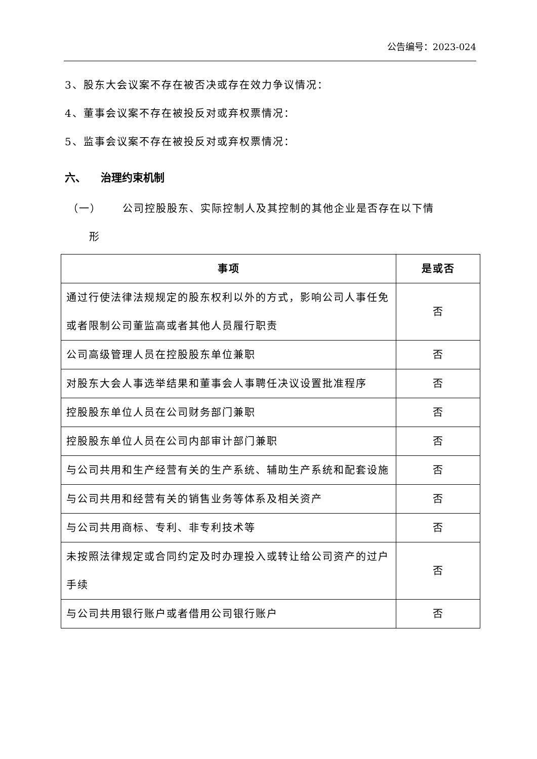公告编号：2023-024
3、股东大会议案不存在被否决或存在效力争议情况：
4、董事会议案不存在被投反对或弃权票情况：
5、监事会议案不存在被投反对或弃权票情况：
六、 治理约束机制
（一） 公司控股股东、实际控制人及其控制的其他企业是否存在以下情
形
| 事项 | 是或否 |
| --- | --- |
| 通过行使法律法规规定的股东权利以外的方式，影响公司人事任免或者限制公司董监高或者其他人员履行职责 | 否 |
| 公司高级管理人员在控股股东单位兼职 | 否 |
| 对股东大会人事选举结果和董事会人事聘任决议设置批准程序 | 否 |
| 控股股东单位人员在公司财务部门兼职 | 否 |
| 控股股东单位人员在公司内部审计部门兼职 | 否 |
| 与公司共用和生产经营有关的生产系统、辅助生产系统和配套设施 | 否 |
| 与公司共用和经营有关的销售业务等体系及相关资产 | 否 |
| 与公司共用商标、专利、非专利技术等 | 否 |
| 未按照法律规定或合同约定及时办理投入或转让给公司资产的过户手续 | 否 |
| 与公司共用银行账户或者借用公司银行账户 | 否 |